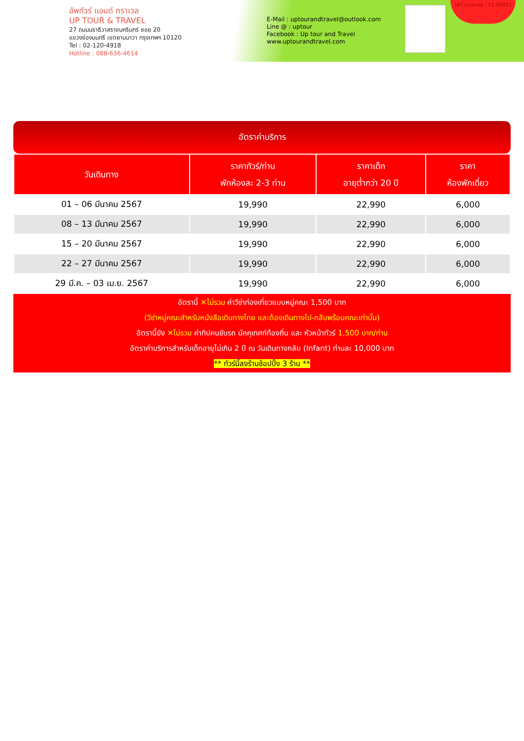อัพทัวร์ แอนด์ ทราเวล
UP TOUR & TRAVEL
27 ถนนนราธิวาสราชนครินทร์ ซอย 20
แขวงช่องนนทรี เขตยานนาวา กรุงเทพฯ 10120
Tel : 02-120-4918
Hotline : 088-636-4614
E-Mail : uptourandtravel@outlook.com
Line @ : uptour
Facebook : Up tour and Travel
www.uptourandtravel.com
TAT License : 11-09921
อัตราค่าบริการ
| วันเดินทาง | ราคาทัวร์/ท่าน พักห้องละ 2-3 ท่าน | ราคาเด็ก อายุต่ำกว่า 20 ปี | ราคา ห้องพักเดี่ยว |
| --- | --- | --- | --- |
| 01 – 06 มีนาคม 2567 | 19,990 | 22,990 | 6,000 |
| 08 – 13 มีนาคม 2567 | 19,990 | 22,990 | 6,000 |
| 15 – 20 มีนาคม 2567 | 19,990 | 22,990 | 6,000 |
| 22 – 27 มีนาคม 2567 | 19,990 | 22,990 | 6,000 |
| 29 มี.ค. – 03 เม.ย. 2567 | 19,990 | 22,990 | 6,000 |
อัตรานี้ ✕ไม่รวม ค่าวีซ่าท่องเที่ยวแบบหมู่คณะ 1,500 บาท
(วีซ่าหมู่คณะสำหรับหนังสือเดินทางไทย และต้องเดินทางไป-กลับพร้อมคณะเท่านั้น)
อัตรานี้ยัง ✕ไม่รวม ค่าทิปคนขับรถ มัคคุเทศก์ท้องถิ่น และ หัวหน้าทัวร์ 1,500 บาท/ท่าน
อัตราค่าบริการสำหรับเด็กอายุไม่เกิน 2 ปี ณ วันเดินทางกลับ (Infant) ท่านละ 10,000 บาท
** ทัวร์นี้ลงร้านช้อปปิ้ง 3 ร้าน **